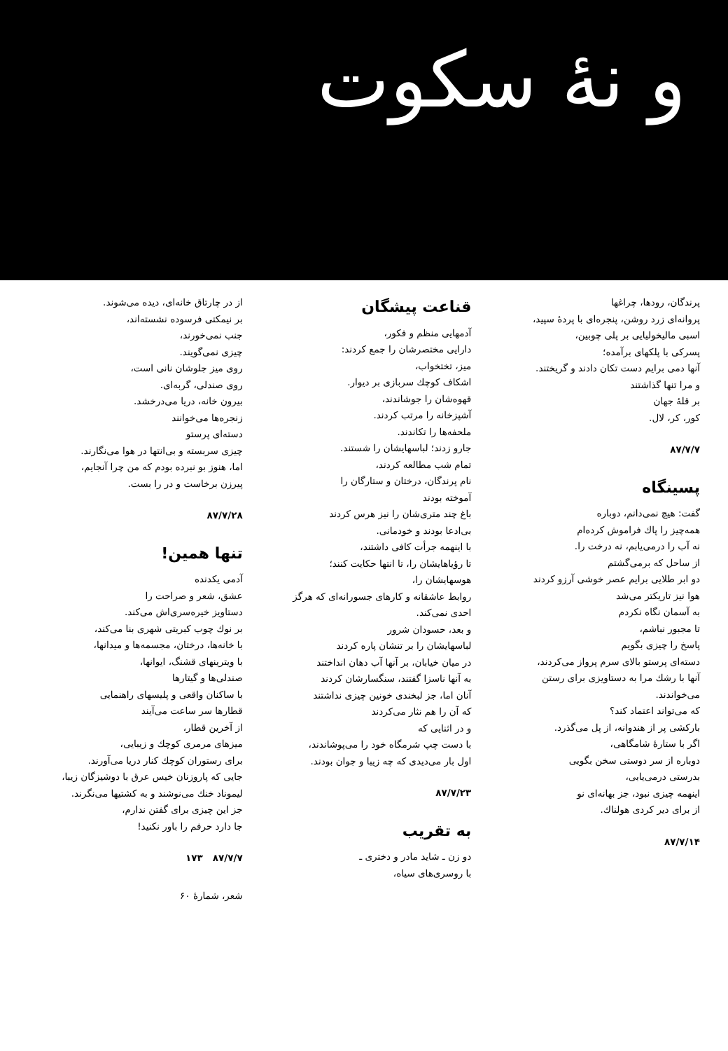و نهٔ سکوت
پرندگان، رودها، چراغها
پروانه‌ای زرد روشن، پنجره‌ای با پردهٔ سپید،
اسبی مالیخولیایی بر پلی چوبین،
پسرکی با پلکهای برآمده؛
آنها دمی برایم دست تکان دادند و گریختند.
و مرا تنها گذاشتند
بر قلهٔ جهان
کور، کر، لال.
۸۷/۷/۷
پسینگاه
گفت: هیچ نمی‌دانم، دوباره
همه‌چیز را پاك فراموش کرده‌ام
نه آب را درمی‌یابم، نه درخت را.
از ساحل که برمی‌گشتم
دو ابر طلایی برایم عصر خوشی آرزو کردند
هوا نیز تاریکتر می‌شد
به آسمان نگاه نکردم
تا مجبور نباشم،
پاسخ را چیزی بگویم
دسته‌ای پرستو بالای سرم پرواز می‌کردند،
آنها با رشك مرا به دستاویزی برای رستن
می‌خواندند.
که می‌تواند اعتماد کند؟
بارکشی پر از هندوانه، از پل می‌گذرد.
اگر با ستارهٔ شامگاهی،
دوباره از سر دوستی سخن بگویی
بدرستی درمی‌یابی،
اینهمه چیزی نبود، جز بهانه‌ای نو
از برای دیر کردی هولناك.
۸۷/۷/۱۴
قناعت پیشگان
آدمهایی منظم و فکور،
دارایی مختصرشان را جمع کردند:
میز، تختخواب،
اشکاف کوچك سربازی بر دیوار.
قهوه‌شان را جوشاندند،
آشپزخانه را مرتب کردند.
ملحفه‌ها را تکاندند.
جارو زدند؛ لباسهایشان را شستند.
تمام شب مطالعه کردند،
نام پرندگان، درختان و ستارگان را
آموخته بودند
باغ چند متری‌شان را نیز هرس کردند
بی‌ادعا بودند و خودمانی.
با اینهمه جرأت کافی داشتند،
تا رؤیاهایشان را، تا انتها حکایت کنند؛
هوسهایشان را،
روابط عاشقانه و کارهای جسورانه‌ای که هرگز
احدی نمی‌کند.
و بعد، حسودان شرور
لباسهایشان را بر تنشان پاره کردند
در میان خیابان، بر آنها آب دهان انداختند
به آنها ناسزا گفتند، سنگسارشان کردند
آنان اما، جز لبخندی خونین چیزی نداشتند
که آن را هم نثار می‌کردند
و در اثنایی که
با دست چپ شرمگاه خود را می‌پوشاندند،
اول بار می‌دیدی که چه زیبا و جوان بودند.
۸۷/۷/۲۳
به تقریب
دو زن ـ شاید مادر و دختری ـ
با روسری‌های سیاه،
از در چارتاق خانه‌ای، دیده می‌شوند.
بر نیمکتی فرسوده نشسته‌اند،
جنب نمی‌خورند،
چیزی نمی‌گویند.
روی میز جلوشان نانی است،
روی صندلی، گربه‌ای.
بیرون خانه، دریا می‌درخشد.
زنجره‌ها می‌خوانند
دسته‌ای پرستو
چیزی سربسته و بی‌انتها در هوا می‌نگارند.
اما، هنوز بو نبرده بودم که من چرا آنجایم،
پیرزن برخاست و در را بست.
۸۷/۷/۲۸
تنها همین!
آدمی یکدنده
عشق، شعر و صراحت را
دستاویز خیره‌سری‌اش می‌کند.
بر نوك چوب کبریتی شهری بنا می‌کند،
با خانه‌ها، درختان، مجسمه‌ها و میدانها،
با ویترینهای قشنگ، ایوانها،
صندلی‌ها و گیتارها
با ساکنان واقعی و پلیسهای راهنمایی
قطارها سر ساعت می‌آیند
از آخرین قطار،
میزهای مرمری کوچك و زیبایی،
برای رستوران کوچك کنار دریا می‌آورند.
جایی که پاروزنان خیس عرق با دوشیزگان زیبا،
لیموناد خنك می‌نوشند و به کشتیها می‌نگرند.
جز این چیزی برای گفتن ندارم،
جا دارد حرفم را باور نکنید!
۱۷۳ ۸۷/۷/۷
شعر، شمارهٔ ۶۰